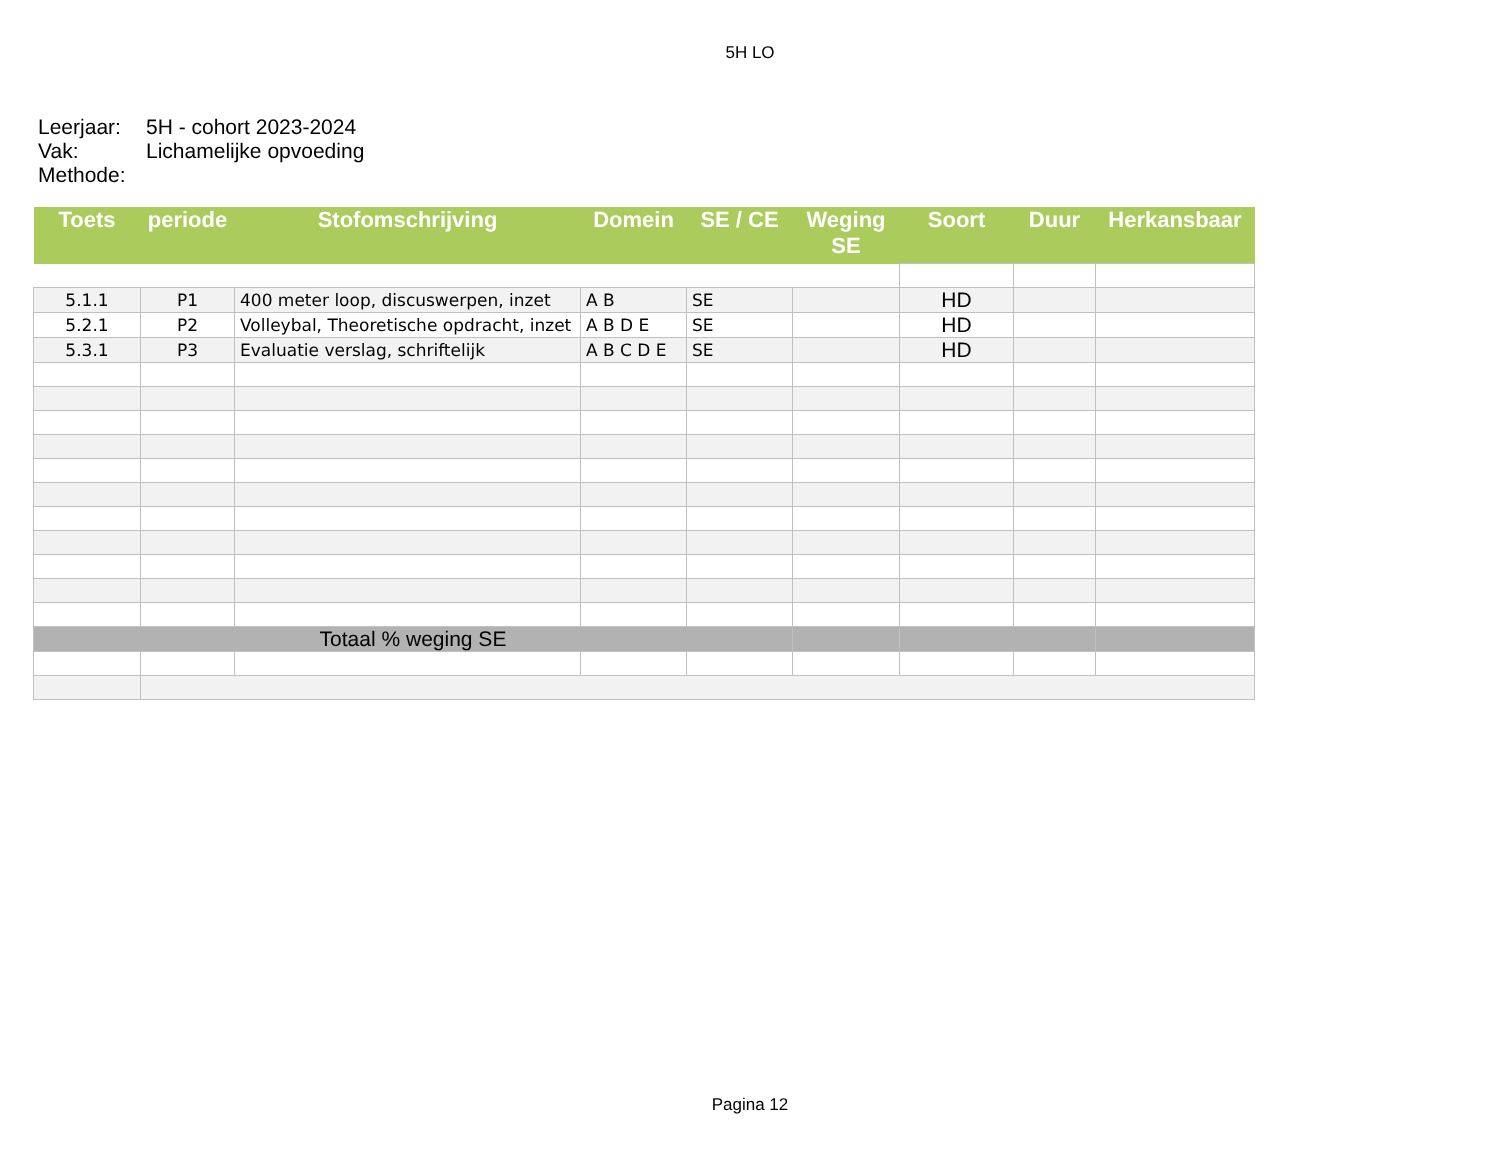5H LO
Leerjaar: 5H - cohort 2023-2024
Vak: Lichamelijke opvoeding
Methode:
| Toets | periode | Stofomschrijving | Domein | SE / CE | Weging SE | Soort | Duur | Herkansbaar |
| --- | --- | --- | --- | --- | --- | --- | --- | --- |
| 5.1.1 | P1 | 400 meter loop, discuswerpen, inzet | A B | SE | | HD | | |
| 5.2.1 | P2 | Volleybal, Theoretische opdracht, inzet | A B D E | SE | | HD | | |
| 5.3.1 | P3 | Evaluatie verslag, schriftelijk | A B C D E | SE | | HD | | |
| Totaal % weging SE | | | | | | | | |
Pagina 12